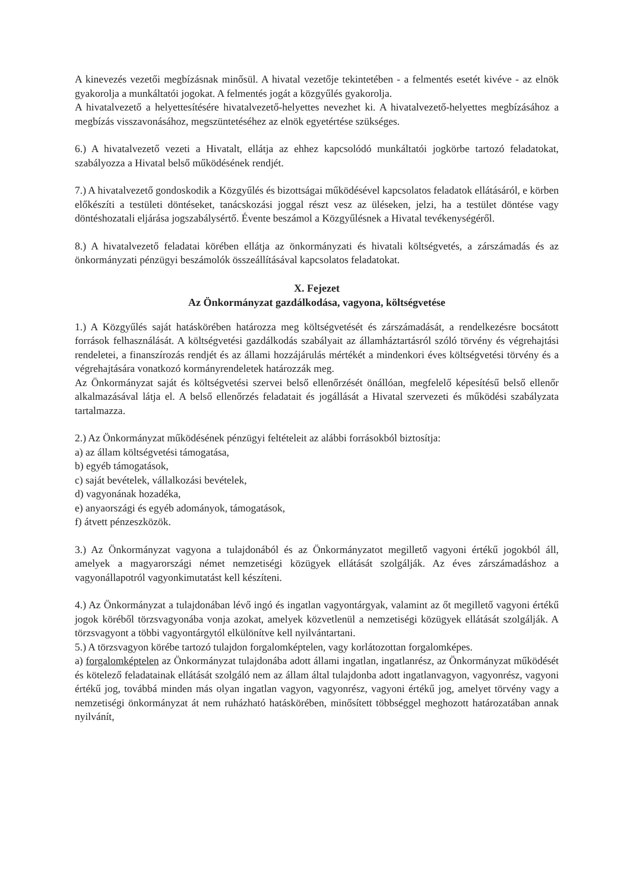A kinevezés vezetői megbízásnak minősül. A hivatal vezetője tekintetében - a felmentés esetét kivéve - az elnök gyakorolja a munkáltatói jogokat. A felmentés jogát a közgyűlés gyakorolja.
A hivatalvezető a helyettesítésére hivatalvezető-helyettes nevezhet ki. A hivatalvezető-helyettes megbízásához a megbízás visszavonásához, megszüntetéséhez az elnök egyetértése szükséges.
6.) A hivatalvezető vezeti a Hivatalt, ellátja az ehhez kapcsolódó munkáltatói jogkörbe tartozó feladatokat, szabályozza a Hivatal belső működésének rendjét.
7.) A hivatalvezető gondoskodik a Közgyűlés és bizottságai működésével kapcsolatos feladatok ellátásáról, e körben előkészíti a testületi döntéseket, tanácskozási joggal részt vesz az üléseken, jelzi, ha a testület döntése vagy döntéshozatali eljárása jogszabálysértő. Évente beszámol a Közgyűlésnek a Hivatal tevékenységéről.
8.) A hivatalvezető feladatai körében ellátja az önkormányzati és hivatali költségvetés, a zárszámadás és az önkormányzati pénzügyi beszámolók összeállításával kapcsolatos feladatokat.
X. Fejezet
Az Önkormányzat gazdálkodása, vagyona, költségvetése
1.) A Közgyűlés saját hatáskörében határozza meg költségvetését és zárszámadását, a rendelkezésre bocsátott források felhasználását. A költségvetési gazdálkodás szabályait az államháztartásról szóló törvény és végrehajtási rendeletei, a finanszírozás rendjét és az állami hozzájárulás mértékét a mindenkori éves költségvetési törvény és a végrehajtására vonatkozó kormányrendeletek határozzák meg.
Az Önkormányzat saját és költségvetési szervei belső ellenőrzését önállóan, megfelelő képesítésű belső ellenőr alkalmazásával látja el. A belső ellenőrzés feladatait és jogállását a Hivatal szervezeti és működési szabályzata tartalmazza.
2.) Az Önkormányzat működésének pénzügyi feltételeit az alábbi forrásokból biztosítja:
a) az állam költségvetési támogatása,
b) egyéb támogatások,
c) saját bevételek, vállalkozási bevételek,
d) vagyonának hozadéka,
e) anyaországi és egyéb adományok, támogatások,
f) átvett pénzeszközök.
3.) Az Önkormányzat vagyona a tulajdonából és az Önkormányzatot megillető vagyoni értékű jogokból áll, amelyek a magyarországi német nemzetiségi közügyek ellátását szolgálják. Az éves zárszámadáshoz a vagyonállapotról vagyonkimutatást kell készíteni.
4.) Az Önkormányzat a tulajdonában lévő ingó és ingatlan vagyontárgyak, valamint az őt megillető vagyoni értékű jogok köréből törzsvagyonába vonja azokat, amelyek közvetlenül a nemzetiségi közügyek ellátását szolgálják. A törzsvagyont a többi vagyontárgytól elkülönítve kell nyilvántartani.
5.) A törzsvagyon körébe tartozó tulajdon forgalomképtelen, vagy korlátozottan forgalomképes.
a) forgalomképtelen az Önkormányzat tulajdonába adott állami ingatlan, ingatlanrész, az Önkormányzat működését és kötelező feladatainak ellátását szolgáló nem az állam által tulajdonba adott ingatlanvagyon, vagyonrész, vagyoni értékű jog, továbbá minden más olyan ingatlan vagyon, vagyonrész, vagyoni értékű jog, amelyet törvény vagy a nemzetiségi önkormányzat át nem ruházható hatáskörében, minősített többséggel meghozott határozatában annak nyilvánít,